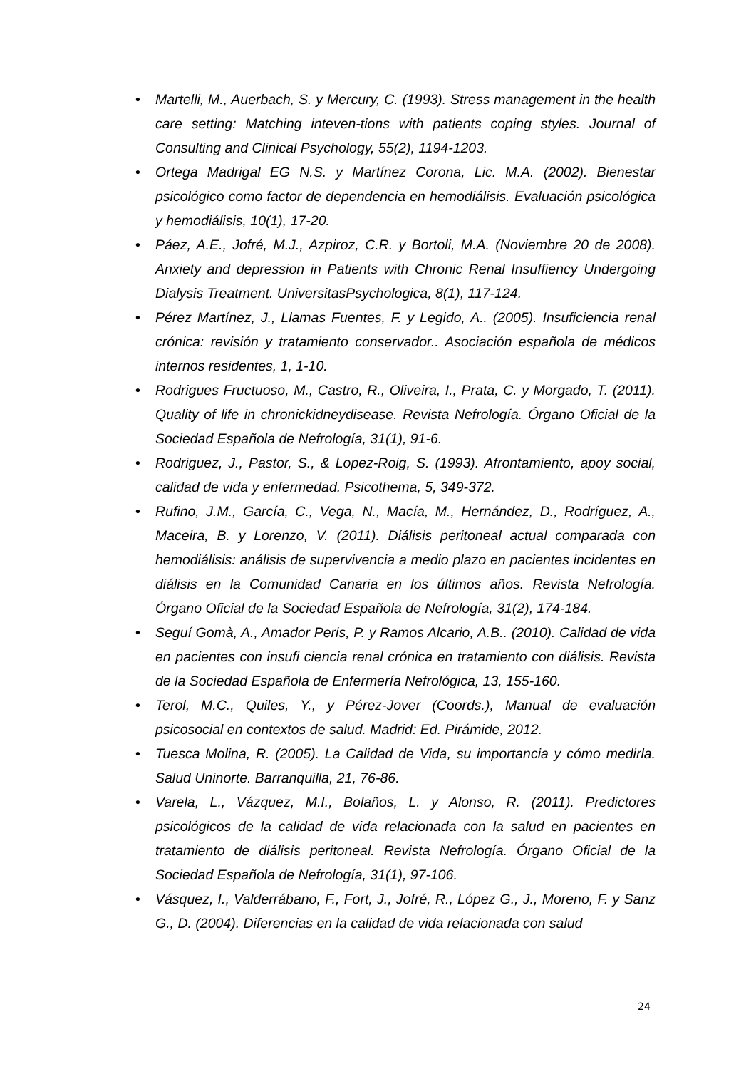• Martelli, M., Auerbach, S. y Mercury, C. (1993). Stress management in the health care setting: Matching inteven-tions with patients coping styles. Journal of Consulting and Clinical Psychology, 55(2), 1194-1203.
• Ortega Madrigal EG N.S. y Martínez Corona, Lic. M.A. (2002). Bienestar psicológico como factor de dependencia en hemodiálisis. Evaluación psicológica y hemodiálisis, 10(1), 17-20.
• Páez, A.E., Jofré, M.J., Azpiroz, C.R. y Bortoli, M.A. (Noviembre 20 de 2008). Anxiety and depression in Patients with Chronic Renal Insuffiency Undergoing Dialysis Treatment. UniversitasPsychologica, 8(1), 117-124.
• Pérez Martínez, J., Llamas Fuentes, F. y Legido, A.. (2005). Insuficiencia renal crónica: revisión y tratamiento conservador.. Asociación española de médicos internos residentes, 1, 1-10.
• Rodrigues Fructuoso, M., Castro, R., Oliveira, I., Prata, C. y Morgado, T. (2011). Quality of life in chronickidneydisease. Revista Nefrología. Órgano Oficial de la Sociedad Española de Nefrología, 31(1), 91-6.
• Rodriguez, J., Pastor, S., & Lopez-Roig, S. (1993). Afrontamiento, apoy social, calidad de vida y enfermedad. Psicothema, 5, 349-372.
• Rufino, J.M., García, C., Vega, N., Macía, M., Hernández, D., Rodríguez, A., Maceira, B. y Lorenzo, V. (2011). Diálisis peritoneal actual comparada con hemodiálisis: análisis de supervivencia a medio plazo en pacientes incidentes en diálisis en la Comunidad Canaria en los últimos años. Revista Nefrología. Órgano Oficial de la Sociedad Española de Nefrología, 31(2), 174-184.
• Seguí Gomà, A., Amador Peris, P. y Ramos Alcario, A.B.. (2010). Calidad de vida en pacientes con insufi ciencia renal crónica en tratamiento con diálisis. Revista de la Sociedad Española de Enfermería Nefrológica, 13, 155-160.
• Terol, M.C., Quiles, Y., y Pérez-Jover (Coords.), Manual de evaluación psicosocial en contextos de salud. Madrid: Ed. Pirámide, 2012.
• Tuesca Molina, R. (2005). La Calidad de Vida, su importancia y cómo medirla. Salud Uninorte. Barranquilla, 21, 76-86.
• Varela, L., Vázquez, M.I., Bolaños, L. y Alonso, R. (2011). Predictores psicológicos de la calidad de vida relacionada con la salud en pacientes en tratamiento de diálisis peritoneal. Revista Nefrología. Órgano Oficial de la Sociedad Española de Nefrología, 31(1), 97-106.
• Vásquez, I., Valderrábano, F., Fort, J., Jofré, R., López G., J., Moreno, F. y Sanz G., D. (2004). Diferencias en la calidad de vida relacionada con salud
24